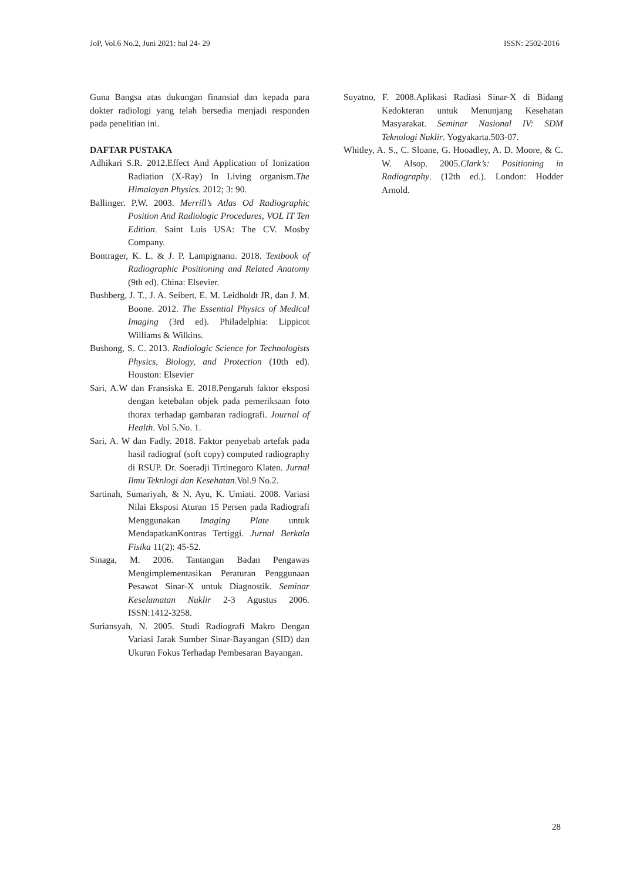JoP, Vol.6 No.2, Juni 2021: hal 24- 29 ISSN: 2502-2016
Guna Bangsa atas dukungan finansial dan kepada para dokter radiologi yang telah bersedia menjadi responden pada penelitian ini.
DAFTAR PUSTAKA
Adhikari S.R. 2012.Effect And Application of Ionization Radiation (X-Ray) In Living organism.The Himalayan Physics. 2012; 3: 90.
Ballinger. P.W. 2003. Merrill’s Atlas Od Radiographic Position And Radiologic Procedures, VOL IT Ten Edition. Saint Luis USA: The CV. Mosby Company.
Bontrager, K. L. & J. P. Lampignano. 2018. Textbook of Radiographic Positioning and Related Anatomy (9th ed). China: Elsevier.
Bushberg, J. T., J. A. Seibert, E. M. Leidholdt JR, dan J. M. Boone. 2012. The Essential Physics of Medical Imaging (3rd ed). Philadelphia: Lippicot Williams & Wilkins.
Bushong, S. C. 2013. Radiologic Science for Technologists Physics, Biology, and Protection (10th ed). Houston: Elsevier
Sari, A.W dan Fransiska E. 2018.Pengaruh faktor eksposi dengan ketebalan objek pada pemeriksaan foto thorax terhadap gambaran radiografi. Journal of Health. Vol 5.No. 1.
Sari, A. W dan Fadly. 2018. Faktor penyebab artefak pada hasil radiograf (soft copy) computed radiography di RSUP. Dr. Soeradji Tirtinegoro Klaten. Jurnal Ilmu Teknlogi dan Kesehatan.Vol.9 No.2.
Sartinah, Sumariyah, & N. Ayu, K. Umiati. 2008. Variasi Nilai Eksposi Aturan 15 Persen pada Radiografi Menggunakan Imaging Plate untuk MendapatkanKontras Tertiggi. Jurnal Berkala Fisika 11(2): 45-52.
Sinaga, M. 2006. Tantangan Badan Pengawas Mengimplementasikan Peraturan Penggunaan Pesawat Sinar-X untuk Diagnostik. Seminar Keselamatan Nuklir 2-3 Agustus 2006. ISSN:1412-3258.
Suriansyah, N. 2005. Studi Radiografi Makro Dengan Variasi Jarak Sumber Sinar-Bayangan (SID) dan Ukuran Fokus Terhadap Pembesaran Bayangan.
Suyatno, F. 2008.Aplikasi Radiasi Sinar-X di Bidang Kedokteran untuk Menunjang Kesehatan Masyarakat. Seminar Nasional IV: SDM Teknologi Nuklir. Yogyakarta.503-07.
Whitley, A. S., C. Sloane, G. Hooadley, A. D. Moore, & C. W. Alsop. 2005.Clark’s: Positioning in Radiography. (12th ed.). London: Hodder Arnold.
28